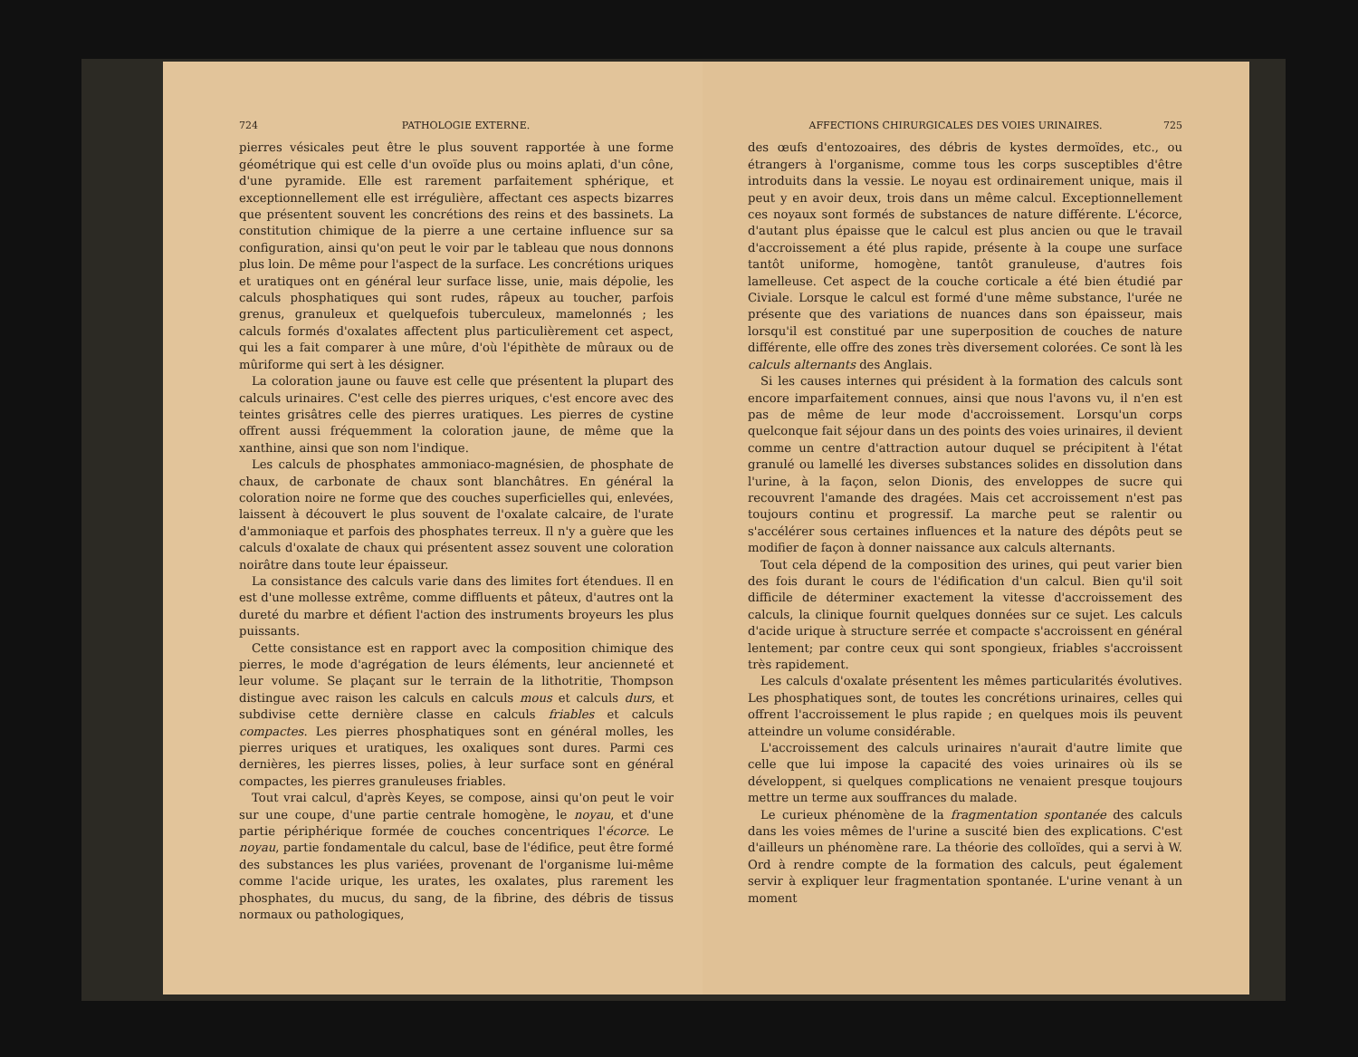724 PATHOLOGIE EXTERNE.
pierres vésicales peut être le plus souvent rapportée à une forme géométrique qui est celle d'un ovoïde plus ou moins aplati, d'un cône, d'une pyramide. Elle est rarement parfaitement sphérique, et exceptionnellement elle est irrégulière, affectant ces aspects bizarres que présentent souvent les concrétions des reins et des bassinets. La constitution chimique de la pierre a une certaine influence sur sa configuration, ainsi qu'on peut le voir par le tableau que nous donnons plus loin. De même pour l'aspect de la surface. Les concrétions uriques et uratiques ont en général leur surface lisse, unie, mais dépolie, les calculs phosphatiques qui sont rudes, râpeux au toucher, parfois grenus, granuleux et quelquefois tuberculeux, mamelonnés ; les calculs formés d'oxalates affectent plus particulièrement cet aspect, qui les a fait comparer à une mûre, d'où l'épithète de mûraux ou de mûriforme qui sert à les désigner.
La coloration jaune ou fauve est celle que présentent la plupart des calculs urinaires. C'est celle des pierres uriques, c'est encore avec des teintes grisâtres celle des pierres uratiques. Les pierres de cystine offrent aussi fréquemment la coloration jaune, de même que la xanthine, ainsi que son nom l'indique.
Les calculs de phosphates ammoniaco-magnésien, de phosphate de chaux, de carbonate de chaux sont blanchâtres. En général la coloration noire ne forme que des couches superficielles qui, enlevées, laissent à découvert le plus souvent de l'oxalate calcaire, de l'urate d'ammoniaque et parfois des phosphates terreux. Il n'y a guère que les calculs d'oxalate de chaux qui présentent assez souvent une coloration noirâtre dans toute leur épaisseur.
La consistance des calculs varie dans des limites fort étendues. Il en est d'une mollesse extrême, comme diffluents et pâteux, d'autres ont la dureté du marbre et défient l'action des instruments broyeurs les plus puissants.
Cette consistance est en rapport avec la composition chimique des pierres, le mode d'agrégation de leurs éléments, leur ancienneté et leur volume. Se plaçant sur le terrain de la lithotritie, Thompson distingue avec raison les calculs en calculs mous et calculs durs, et subdivise cette dernière classe en calculs friables et calculs compactes. Les pierres phosphatiques sont en général molles, les pierres uriques et uratiques, les oxaliques sont dures. Parmi ces dernières, les pierres lisses, polies, à leur surface sont en général compactes, les pierres granuleuses friables.
Tout vrai calcul, d'après Keyes, se compose, ainsi qu'on peut le voir sur une coupe, d'une partie centrale homogène, le noyau, et d'une partie périphérique formée de couches concentriques l'écorce. Le noyau, partie fondamentale du calcul, base de l'édifice, peut être formé des substances les plus variées, provenant de l'organisme lui-même comme l'acide urique, les urates, les oxalates, plus rarement les phosphates, du mucus, du sang, de la fibrine, des débris de tissus normaux ou pathologiques,
AFFECTIONS CHIRURGICALES DES VOIES URINAIRES. 725
des œufs d'entozoaires, des débris de kystes dermoïdes, etc., ou étrangers à l'organisme, comme tous les corps susceptibles d'être introduits dans la vessie. Le noyau est ordinairement unique, mais il peut y en avoir deux, trois dans un même calcul. Exceptionnellement ces noyaux sont formés de substances de nature différente. L'écorce, d'autant plus épaisse que le calcul est plus ancien ou que le travail d'accroissement a été plus rapide, présente à la coupe une surface tantôt uniforme, homogène, tantôt granuleuse, d'autres fois lamelleuse. Cet aspect de la couche corticale a été bien étudié par Civiale. Lorsque le calcul est formé d'une même substance, l'urée ne présente que des variations de nuances dans son épaisseur, mais lorsqu'il est constitué par une superposition de couches de nature différente, elle offre des zones très diversement colorées. Ce sont là les calculs alternants des Anglais.
Si les causes internes qui président à la formation des calculs sont encore imparfaitement connues, ainsi que nous l'avons vu, il n'en est pas de même de leur mode d'accroissement. Lorsqu'un corps quelconque fait séjour dans un des points des voies urinaires, il devient comme un centre d'attraction autour duquel se précipitent à l'état granulé ou lamellé les diverses substances solides en dissolution dans l'urine, à la façon, selon Dionis, des enveloppes de sucre qui recouvrent l'amande des dragées. Mais cet accroissement n'est pas toujours continu et progressif. La marche peut se ralentir ou s'accélérer sous certaines influences et la nature des dépôts peut se modifier de façon à donner naissance aux calculs alternants.
Tout cela dépend de la composition des urines, qui peut varier bien des fois durant le cours de l'édification d'un calcul. Bien qu'il soit difficile de déterminer exactement la vitesse d'accroissement des calculs, la clinique fournit quelques données sur ce sujet. Les calculs d'acide urique à structure serrée et compacte s'accroissent en général lentement; par contre ceux qui sont spongieux, friables s'accroissent très rapidement.
Les calculs d'oxalate présentent les mêmes particularités évolutives. Les phosphatiques sont, de toutes les concrétions urinaires, celles qui offrent l'accroissement le plus rapide ; en quelques mois ils peuvent atteindre un volume considérable.
L'accroissement des calculs urinaires n'aurait d'autre limite que celle que lui impose la capacité des voies urinaires où ils se développent, si quelques complications ne venaient presque toujours mettre un terme aux souffrances du malade.
Le curieux phénomène de la fragmentation spontanée des calculs dans les voies mêmes de l'urine a suscité bien des explications. C'est d'ailleurs un phénomène rare. La théorie des colloïdes, qui a servi à W. Ord à rendre compte de la formation des calculs, peut également servir à expliquer leur fragmentation spontanée. L'urine venant à un moment